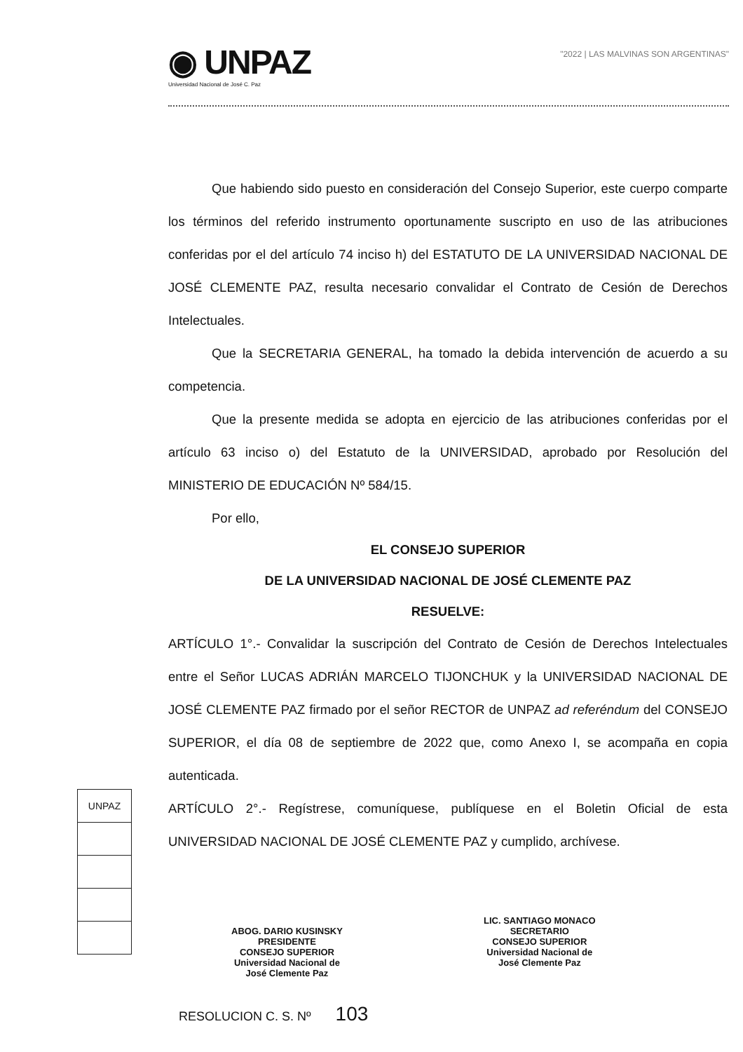◉ UNPAZ Universidad Nacional de José C. Paz
"2022 | LAS MALVINAS SON ARGENTINAS"
Que habiendo sido puesto en consideración del Consejo Superior, este cuerpo comparte los términos del referido instrumento oportunamente suscripto en uso de las atribuciones conferidas por el del artículo 74 inciso h) del ESTATUTO DE LA UNIVERSIDAD NACIONAL DE JOSÉ CLEMENTE PAZ, resulta necesario convalidar el Contrato de Cesión de Derechos Intelectuales.
Que la SECRETARIA GENERAL, ha tomado la debida intervención de acuerdo a su competencia.
Que la presente medida se adopta en ejercicio de las atribuciones conferidas por el artículo 63 inciso o) del Estatuto de la UNIVERSIDAD, aprobado por Resolución del MINISTERIO DE EDUCACIÓN Nº 584/15.
Por ello,
EL CONSEJO SUPERIOR
DE LA UNIVERSIDAD NACIONAL DE JOSÉ CLEMENTE PAZ
RESUELVE:
ARTÍCULO 1°.- Convalidar la suscripción del Contrato de Cesión de Derechos Intelectuales entre el Señor LUCAS ADRIÁN MARCELO TIJONCHUK y la UNIVERSIDAD NACIONAL DE JOSÉ CLEMENTE PAZ firmado por el señor RECTOR de UNPAZ ad referéndum del CONSEJO SUPERIOR, el día 08 de septiembre de 2022 que, como Anexo I, se acompaña en copia autenticada.
ARTÍCULO 2°.- Regístrese, comuníquese, publíquese en el Boletin Oficial de esta UNIVERSIDAD NACIONAL DE JOSÉ CLEMENTE PAZ y cumplido, archívese.
UNPAZ
ABOG. DARIO KUSINSKY
PRESIDENTE
CONSEJO SUPERIOR
Universidad Nacional de
José Clemente Paz
LIC. SANTIAGO MONACO
SECRETARIO
CONSEJO SUPERIOR
Universidad Nacional de
José Clemente Paz
RESOLUCION C. S. Nº 103